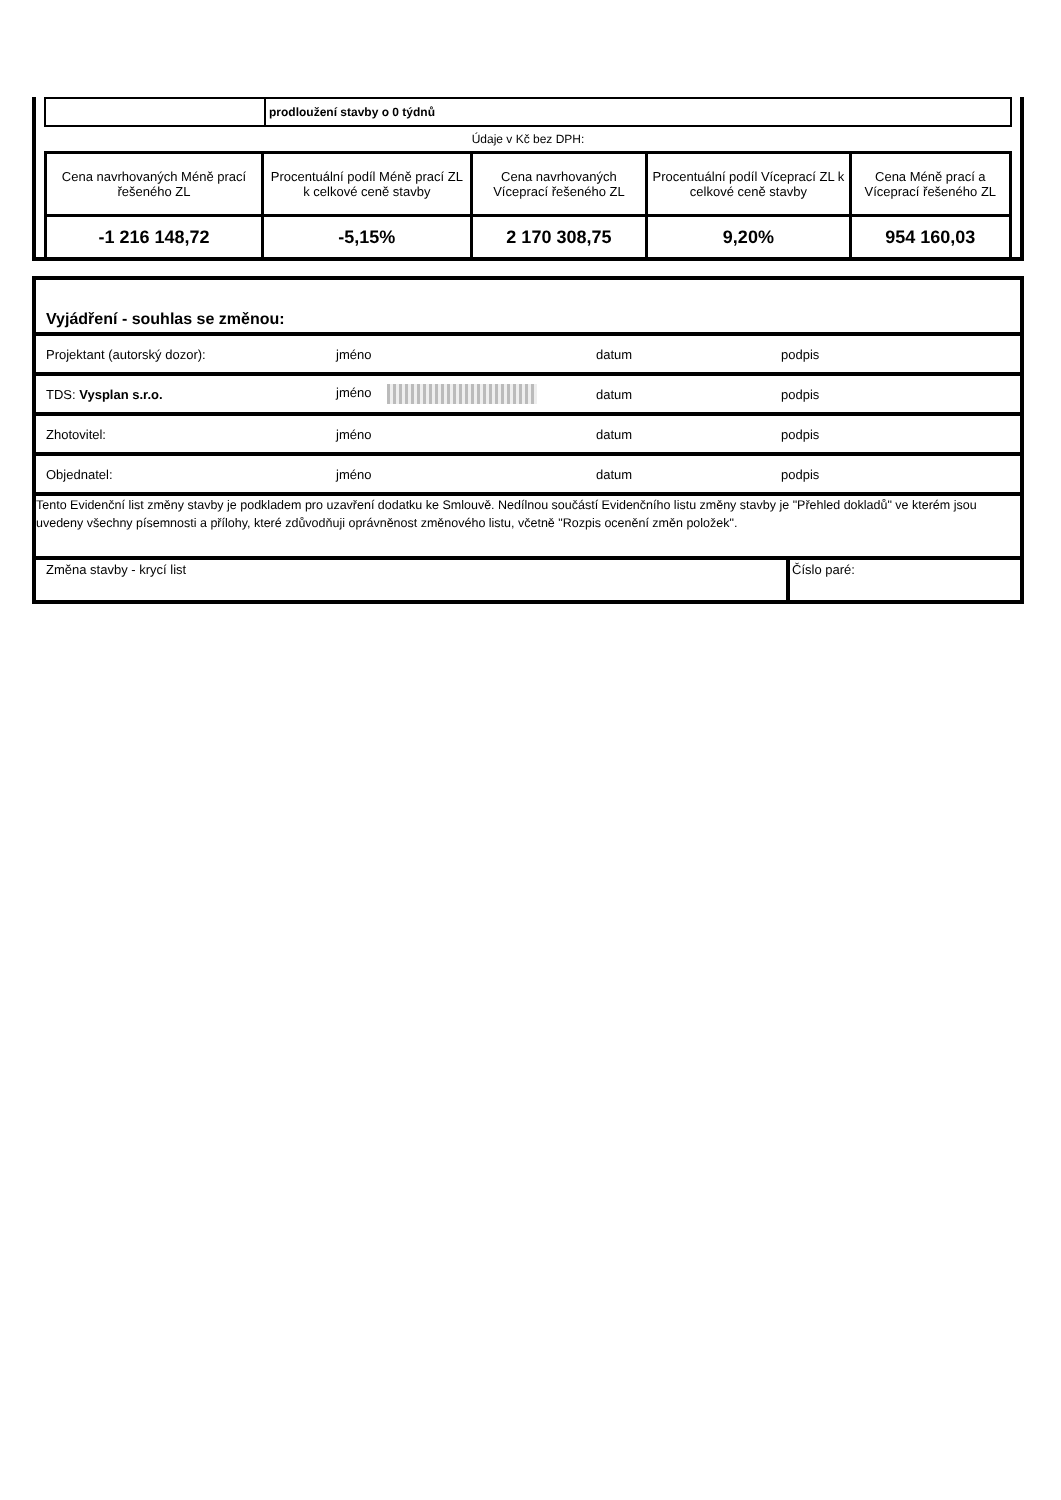| | prodloužení stavby o 0 týdnů |
Údaje v Kč bez DPH:
| Cena navrhovaných Méně prací řešeného ZL | Procentuální podíl Méně prací ZL k celkové ceně stavby | Cena navrhovaných Víceprací řešeného ZL | Procentuální podíl Víceprací ZL k celkové ceně stavby | Cena Méně prací a Víceprací řešeného ZL |
| -1 216 148,72 | -5,15% | 2 170 308,75 | 9,20% | 954 160,03 |
Vyjádření - souhlas se změnou:
| Projektant (autorský dozor): | jméno | datum | podpis |
| TDS: Vysplan s.r.o. | jméno | datum | podpis |
| Zhotovitel: | jméno | datum | podpis |
| Objednatel: | jméno | datum | podpis |
Tento Evidenční list změny stavby je podkladem pro uzavření dodatku ke Smlouvě. Nedílnou součástí Evidenčního listu změny stavby je "Přehled dokladů" ve kterém jsou uvedeny všechny písemnosti a přílohy, které zdůvodňuji oprávněnost změnového listu, včetně "Rozpis ocenění změn položek".
| Změna stavby - krycí list | Číslo paré: |